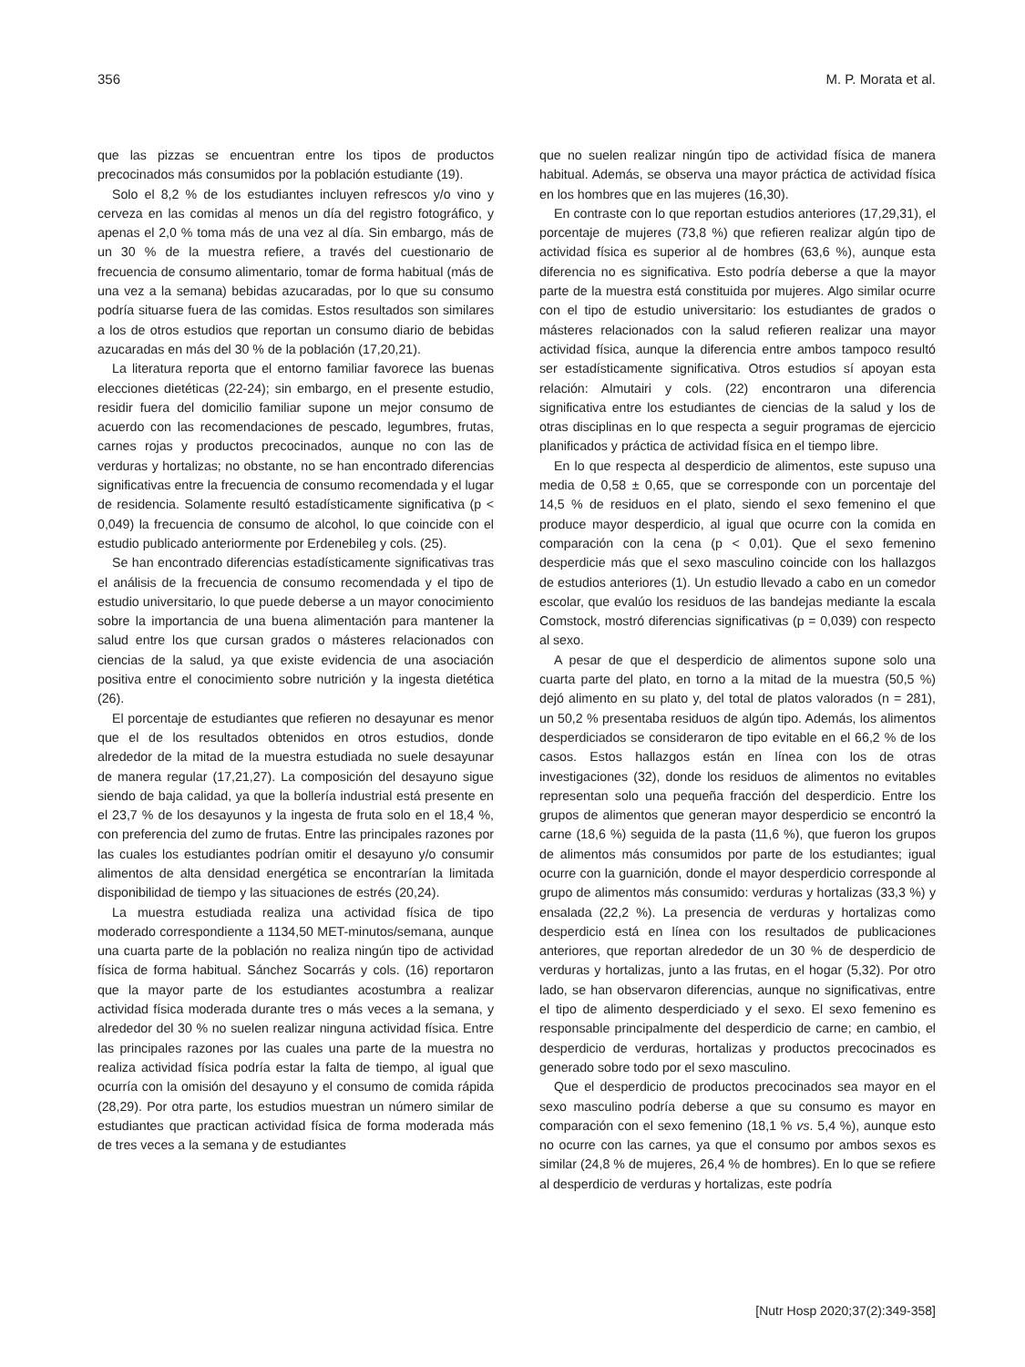356 M. P. Morata et al.
que las pizzas se encuentran entre los tipos de productos precocinados más consumidos por la población estudiante (19).
Solo el 8,2 % de los estudiantes incluyen refrescos y/o vino y cerveza en las comidas al menos un día del registro fotográfico, y apenas el 2,0 % toma más de una vez al día. Sin embargo, más de un 30 % de la muestra refiere, a través del cuestionario de frecuencia de consumo alimentario, tomar de forma habitual (más de una vez a la semana) bebidas azucaradas, por lo que su consumo podría situarse fuera de las comidas. Estos resultados son similares a los de otros estudios que reportan un consumo diario de bebidas azucaradas en más del 30 % de la población (17,20,21).
La literatura reporta que el entorno familiar favorece las buenas elecciones dietéticas (22-24); sin embargo, en el presente estudio, residir fuera del domicilio familiar supone un mejor consumo de acuerdo con las recomendaciones de pescado, legumbres, frutas, carnes rojas y productos precocinados, aunque no con las de verduras y hortalizas; no obstante, no se han encontrado diferencias significativas entre la frecuencia de consumo recomendada y el lugar de residencia. Solamente resultó estadísticamente significativa (p < 0,049) la frecuencia de consumo de alcohol, lo que coincide con el estudio publicado anteriormente por Erdenebileg y cols. (25).
Se han encontrado diferencias estadísticamente significativas tras el análisis de la frecuencia de consumo recomendada y el tipo de estudio universitario, lo que puede deberse a un mayor conocimiento sobre la importancia de una buena alimentación para mantener la salud entre los que cursan grados o másteres relacionados con ciencias de la salud, ya que existe evidencia de una asociación positiva entre el conocimiento sobre nutrición y la ingesta dietética (26).
El porcentaje de estudiantes que refieren no desayunar es menor que el de los resultados obtenidos en otros estudios, donde alrededor de la mitad de la muestra estudiada no suele desayunar de manera regular (17,21,27). La composición del desayuno sigue siendo de baja calidad, ya que la bollería industrial está presente en el 23,7 % de los desayunos y la ingesta de fruta solo en el 18,4 %, con preferencia del zumo de frutas. Entre las principales razones por las cuales los estudiantes podrían omitir el desayuno y/o consumir alimentos de alta densidad energética se encontrarían la limitada disponibilidad de tiempo y las situaciones de estrés (20,24).
La muestra estudiada realiza una actividad física de tipo moderado correspondiente a 1134,50 MET-minutos/semana, aunque una cuarta parte de la población no realiza ningún tipo de actividad física de forma habitual. Sánchez Socarrás y cols. (16) reportaron que la mayor parte de los estudiantes acostumbra a realizar actividad física moderada durante tres o más veces a la semana, y alrededor del 30 % no suelen realizar ninguna actividad física. Entre las principales razones por las cuales una parte de la muestra no realiza actividad física podría estar la falta de tiempo, al igual que ocurría con la omisión del desayuno y el consumo de comida rápida (28,29). Por otra parte, los estudios muestran un número similar de estudiantes que practican actividad física de forma moderada más de tres veces a la semana y de estudiantes
que no suelen realizar ningún tipo de actividad física de manera habitual. Además, se observa una mayor práctica de actividad física en los hombres que en las mujeres (16,30).
En contraste con lo que reportan estudios anteriores (17,29,31), el porcentaje de mujeres (73,8 %) que refieren realizar algún tipo de actividad física es superior al de hombres (63,6 %), aunque esta diferencia no es significativa. Esto podría deberse a que la mayor parte de la muestra está constituida por mujeres. Algo similar ocurre con el tipo de estudio universitario: los estudiantes de grados o másteres relacionados con la salud refieren realizar una mayor actividad física, aunque la diferencia entre ambos tampoco resultó ser estadísticamente significativa. Otros estudios sí apoyan esta relación: Almutairi y cols. (22) encontraron una diferencia significativa entre los estudiantes de ciencias de la salud y los de otras disciplinas en lo que respecta a seguir programas de ejercicio planificados y práctica de actividad física en el tiempo libre.
En lo que respecta al desperdicio de alimentos, este supuso una media de 0,58 ± 0,65, que se corresponde con un porcentaje del 14,5 % de residuos en el plato, siendo el sexo femenino el que produce mayor desperdicio, al igual que ocurre con la comida en comparación con la cena (p < 0,01). Que el sexo femenino desperdicie más que el sexo masculino coincide con los hallazgos de estudios anteriores (1). Un estudio llevado a cabo en un comedor escolar, que evalúo los residuos de las bandejas mediante la escala Comstock, mostró diferencias significativas (p = 0,039) con respecto al sexo.
A pesar de que el desperdicio de alimentos supone solo una cuarta parte del plato, en torno a la mitad de la muestra (50,5 %) dejó alimento en su plato y, del total de platos valorados (n = 281), un 50,2 % presentaba residuos de algún tipo. Además, los alimentos desperdiciados se consideraron de tipo evitable en el 66,2 % de los casos. Estos hallazgos están en línea con los de otras investigaciones (32), donde los residuos de alimentos no evitables representan solo una pequeña fracción del desperdicio. Entre los grupos de alimentos que generan mayor desperdicio se encontró la carne (18,6 %) seguida de la pasta (11,6 %), que fueron los grupos de alimentos más consumidos por parte de los estudiantes; igual ocurre con la guarnición, donde el mayor desperdicio corresponde al grupo de alimentos más consumido: verduras y hortalizas (33,3 %) y ensalada (22,2 %). La presencia de verduras y hortalizas como desperdicio está en línea con los resultados de publicaciones anteriores, que reportan alrededor de un 30 % de desperdicio de verduras y hortalizas, junto a las frutas, en el hogar (5,32). Por otro lado, se han observaron diferencias, aunque no significativas, entre el tipo de alimento desperdiciado y el sexo. El sexo femenino es responsable principalmente del desperdicio de carne; en cambio, el desperdicio de verduras, hortalizas y productos precocinados es generado sobre todo por el sexo masculino.
Que el desperdicio de productos precocinados sea mayor en el sexo masculino podría deberse a que su consumo es mayor en comparación con el sexo femenino (18,1 % vs. 5,4 %), aunque esto no ocurre con las carnes, ya que el consumo por ambos sexos es similar (24,8 % de mujeres, 26,4 % de hombres). En lo que se refiere al desperdicio de verduras y hortalizas, este podría
[Nutr Hosp 2020;37(2):349-358]